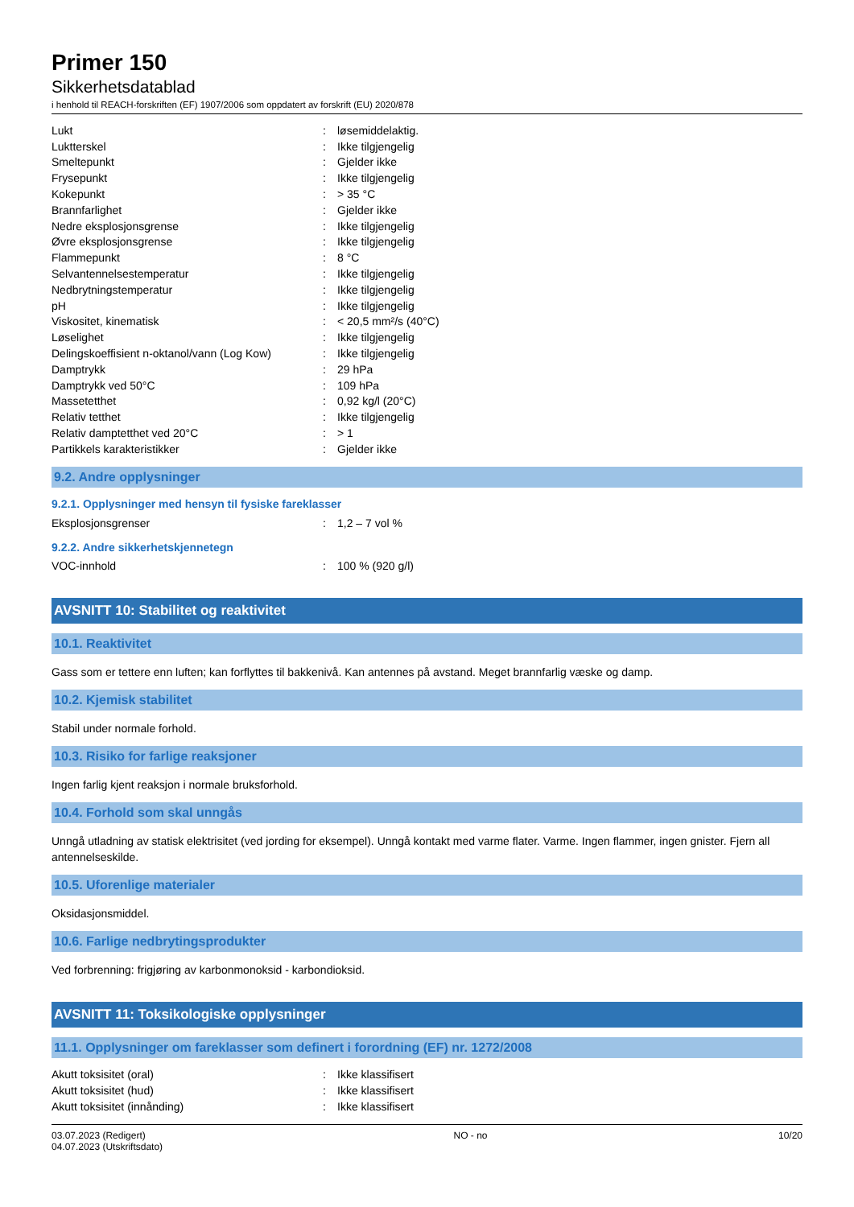Primer 150
Sikkerhetsdatablad
i henhold til REACH-forskriften (EF) 1907/2006 som oppdatert av forskrift (EU) 2020/878
| Lukt | : | løsemiddelaktig. |
| Luktterskel | : | Ikke tilgjengelig |
| Smeltepunkt | : | Gjelder ikke |
| Frysepunkt | : | Ikke tilgjengelig |
| Kokepunkt | : | > 35 °C |
| Brannfarlighet | : | Gjelder ikke |
| Nedre eksplosjonsgrense | : | Ikke tilgjengelig |
| Øvre eksplosjonsgrense | : | Ikke tilgjengelig |
| Flammepunkt | : | 8 °C |
| Selvantennelsestemperatur | : | Ikke tilgjengelig |
| Nedbrytningstemperatur | : | Ikke tilgjengelig |
| pH | : | Ikke tilgjengelig |
| Viskositet, kinematisk | : | < 20,5 mm²/s (40°C) |
| Løselighet | : | Ikke tilgjengelig |
| Delingskoeffisient n-oktanol/vann (Log Kow) | : | Ikke tilgjengelig |
| Damptrykk | : | 29 hPa |
| Damptrykk ved 50°C | : | 109 hPa |
| Massetetthet | : | 0,92 kg/l (20°C) |
| Relativ tetthet | : | Ikke tilgjengelig |
| Relativ damptetthet ved 20°C | : | > 1 |
| Partikkels karakteristikker | : | Gjelder ikke |
9.2. Andre opplysninger
9.2.1. Opplysninger med hensyn til fysiske fareklasser
| Eksplosjonsgrenser | : | 1,2 – 7 vol % |
9.2.2. Andre sikkerhetskjennetegn
| VOC-innhold | : | 100 % (920 g/l) |
AVSNITT 10: Stabilitet og reaktivitet
10.1. Reaktivitet
Gass som er tettere enn luften; kan forflyttes til bakkenivå. Kan antennes på avstand. Meget brannfarlig væske og damp.
10.2. Kjemisk stabilitet
Stabil under normale forhold.
10.3. Risiko for farlige reaksjoner
Ingen farlig kjent reaksjon i normale bruksforhold.
10.4. Forhold som skal unngås
Unngå utladning av statisk elektrisitet (ved jording for eksempel). Unngå kontakt med varme flater. Varme. Ingen flammer, ingen gnister. Fjern all antennelseskilde.
10.5. Uforenlige materialer
Oksidasjonsmiddel.
10.6. Farlige nedbrytingsprodukter
Ved forbrenning: frigjøring av karbonmonoksid - karbondioksid.
AVSNITT 11: Toksikologiske opplysninger
11.1. Opplysninger om fareklasser som definert i forordning (EF) nr. 1272/2008
| Akutt toksisitet (oral) | : | Ikke klassifisert |
| Akutt toksisitet (hud) | : | Ikke klassifisert |
| Akutt toksisitet (innånding) | : | Ikke klassifisert |
03.07.2023 (Redigert)
04.07.2023 (Utskriftsdato)
NO - no 10/20